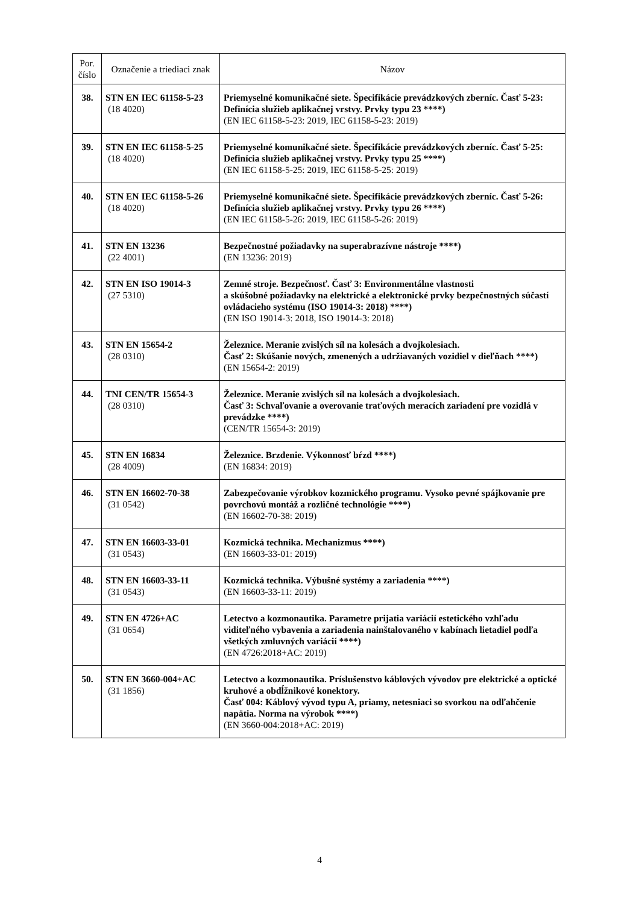| Por. číslo | Označenie a triediaci znak | Názov |
| --- | --- | --- |
| 38. | STN EN IEC 61158-5-23 (18 4020) | Priemyselné komunikačné siete. Špecifikácie prevádzkových zberníc. Časť 5-23: Definícia služieb aplikačnej vrstvy. Prvky typu 23 ****) (EN IEC 61158-5-23: 2019, IEC 61158-5-23: 2019) |
| 39. | STN EN IEC 61158-5-25 (18 4020) | Priemyselné komunikačné siete. Špecifikácie prevádzkových zberníc. Časť 5-25: Definícia služieb aplikačnej vrstvy. Prvky typu 25 ****) (EN IEC 61158-5-25: 2019, IEC 61158-5-25: 2019) |
| 40. | STN EN IEC 61158-5-26 (18 4020) | Priemyselné komunikačné siete. Špecifikácie prevádzkových zberníc. Časť 5-26: Definícia služieb aplikačnej vrstvy. Prvky typu 26 ****) (EN IEC 61158-5-26: 2019, IEC 61158-5-26: 2019) |
| 41. | STN EN 13236 (22 4001) | Bezpečnostné požiadavky na superabrazívne nástroje ****) (EN 13236: 2019) |
| 42. | STN EN ISO 19014-3 (27 5310) | Zemné stroje. Bezpečnosť. Časť 3: Environmentálne vlastnosti a skúšobné požiadavky na elektrické a elektronické prvky bezpečnostných súčastí ovládacieho systému (ISO 19014-3: 2018) ****) (EN ISO 19014-3: 2018, ISO 19014-3: 2018) |
| 43. | STN EN 15654-2 (28 0310) | Železnice. Meranie zvislých síl na kolesách a dvojkolesiach. Časť 2: Skúšanie nových, zmenených a udržiavaných vozidiel v dieľňach ****) (EN 15654-2: 2019) |
| 44. | TNI CEN/TR 15654-3 (28 0310) | Železnice. Meranie zvislých síl na kolesách a dvojkolesiach. Časť 3: Schvaľovanie a overovanie traťových meracích zariadení pre vozidlá v prevádzke ****) (CEN/TR 15654-3: 2019) |
| 45. | STN EN 16834 (28 4009) | Železnice. Brzdenie. Výkonnosť bŕzd ****) (EN 16834: 2019) |
| 46. | STN EN 16602-70-38 (31 0542) | Zabezpečovanie výrobkov kozmického programu. Vysoko pevné spájkovanie pre povrchovú montáž a rozličné technológie ****) (EN 16602-70-38: 2019) |
| 47. | STN EN 16603-33-01 (31 0543) | Kozmická technika. Mechanizmus ****) (EN 16603-33-01: 2019) |
| 48. | STN EN 16603-33-11 (31 0543) | Kozmická technika. Výbušné systémy a zariadenia ****) (EN 16603-33-11: 2019) |
| 49. | STN EN 4726+AC (31 0654) | Letectvo a kozmonautika. Parametre prijatia variácií estetického vzhľadu viditeľného vybavenia a zariadenia nainštalovaného v kabínach lietadiel podľa všetkých zmluvných variácií ****) (EN 4726:2018+AC: 2019) |
| 50. | STN EN 3660-004+AC (31 1856) | Letectvo a kozmonautika. Príslušenstvo káblových vývodov pre elektrické a optické kruhové a obdĺžnikové konektory. Časť 004: Káblový vývod typu A, priamy, netesniaci so svorkou na odľahčenie napätia. Norma na výrobok ****) (EN 3660-004:2018+AC: 2019) |
4